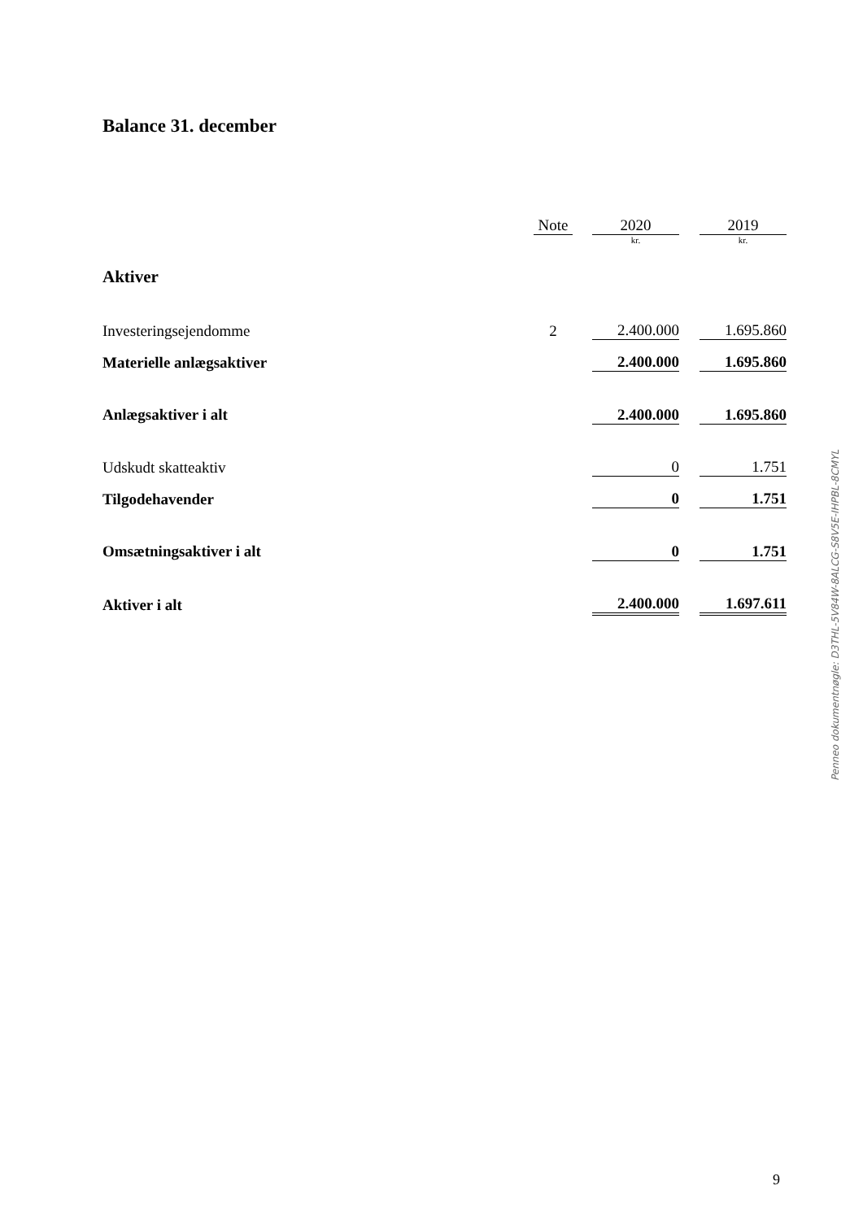Balance 31. december
| | Note | | 2020 | | 2019 |
| --- | --- | --- | --- | --- | --- |
| | | | kr. | | kr. |
| Aktiver | | | | | |
| Investeringsejendomme | 2 | | 2.400.000 | | 1.695.860 |
| Materielle anlægsaktiver | | | 2.400.000 | | 1.695.860 |
| Anlægsaktiver i alt | | | 2.400.000 | | 1.695.860 |
| Udskudt skatteaktiv | | | 0 | | 1.751 |
| Tilgodehavender | | | 0 | | 1.751 |
| Omsætningsaktiver i alt | | | 0 | | 1.751 |
| Aktiver i alt | | | 2.400.000 | | 1.697.611 |
Penneo dokumentnøgle: D3THL-5V84W-8ALCG-S8V5E-IHPBL-8CMYL
9